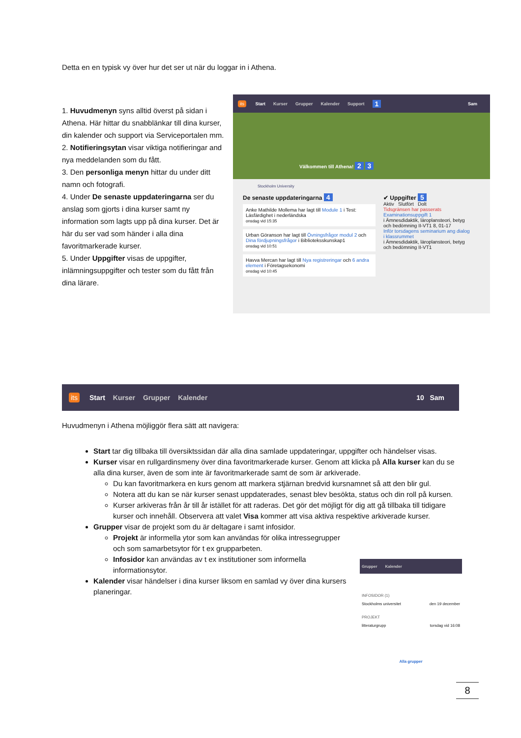Detta en en typisk vy över hur det ser ut när du loggar in i Athena.
1. Huvudmenyn syns alltid överst på sidan i Athena. Här hittar du snabblänkar till dina kurser, din kalender och support via Serviceportalen mm.
2. Notifieringsytan visar viktiga notifieringar and nya meddelanden som du fått.
3. Den personliga menyn hittar du under ditt namn och fotografi.
4. Under De senaste uppdateringarna ser du anslag som gjorts i dina kurser samt ny information som lagts upp på dina kurser. Det är här du ser vad som händer i alla dina favoritmarkerade kurser.
5. Under Uppgifter visas de uppgifter, inlämningsuppgifter och tester som du fått från dina lärare.
its Start Kurser Grupper Kalender Support 1 Sam
Välkommen till Athena! 2 3
Stockholm University
De senaste uppdateringarna 4
Anke Mathilde Mollema har lagt till Module 1 i Test: Läsfärdighet i nederländska
onsdag vid 15:35
Urban Göranson har lagt till Övningsfrågor modul 2 och Dina fördjupningsfrågor i Biblioteksskunskap1
onsdag vid 10:51
Havva Mercan har lagt till Nya registreringar och 6 andra element i Företagsekonomi
onsdag vid 10:45
✔ Uppgifter 5
Aktiv Slutfört Dolt
Tidsgränsen har passerats
Examinationsuppgift 1
i Ämnesdidaktik, läroplansteori, betyg och bedömning II-VT1 8, 01-17
Inför torsdagens seminarium ang dialog i klassrummet
i Ämnesdidaktik, läroplansteori, betyg och bedömning II-VT1
its Start Kurser Grupper Kalender 10 Sam
Huvudmenyn i Athena möjliggör flera sätt att navigera:
Start tar dig tillbaka till översiktssidan där alla dina samlade uppdateringar, uppgifter och händelser visas.
Kurser visar en rullgardinsmeny över dina favoritmarkerade kurser. Genom att klicka på Alla kurser kan du se alla dina kurser, även de som inte är favoritmarkerade samt de som är arkiverade.
Du kan favoritmarkera en kurs genom att markera stjärnan bredvid kursnamnet så att den blir gul.
Notera att du kan se när kurser senast uppdaterades, senast blev besökta, status och din roll på kursen.
Kurser arkiveras från år till år istället för att raderas. Det gör det möjligt för dig att gå tillbaka till tidigare kurser och innehåll. Observera att valet Visa kommer att visa aktiva respektive arkiverade kurser.
Grupper visar de projekt som du är deltagare i samt infosidor.
Projekt är informella ytor som kan användas för olika intressegrupper och som samarbetsytor för t ex grupparbeten.
Infosidor kan användas av t ex institutioner som informella informationsytor.
Kalender visar händelser i dina kurser liksom en samlad vy över dina kursers planeringar.
Grupper Kalender
INFOSIDOR (1)
Stockholms universitet den 19 december
PROJEKT
litteraturgrupp torsdag vid 16:08
Alla grupper
8